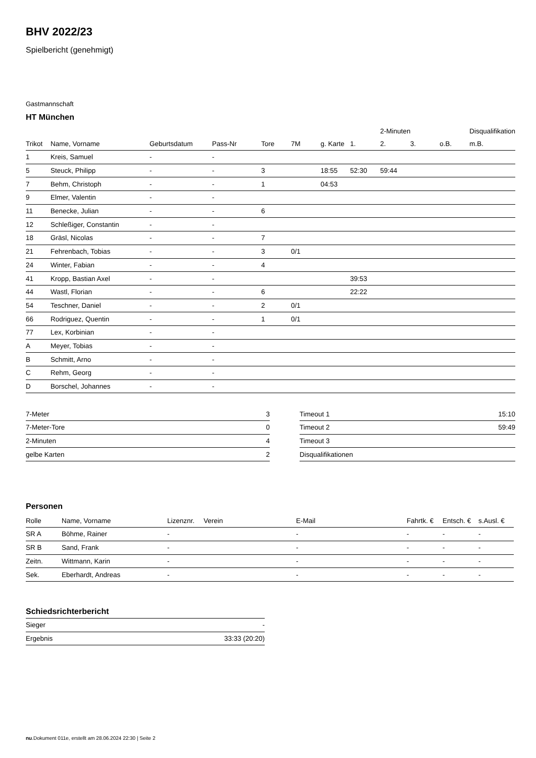BHV 2022/23
Spielbericht (genehmigt)
Gastmannschaft
HT München
| | | | | | | | | 2-Minuten | | | Disqualifikation |
| --- | --- | --- | --- | --- | --- | --- | --- | --- | --- | --- | --- |
| Trikot | Name, Vorname | Geburtsdatum | Pass-Nr | Tore | 7M | g. Karte | 1. | 2. | 3. | o.B. | m.B. |
| 1 | Kreis, Samuel | - | - | | | | | | | | |
| 5 | Steuck, Philipp | - | - | 3 | | 18:55 | 52:30 | 59:44 | | | |
| 7 | Behm, Christoph | - | - | 1 | | 04:53 | | | | | |
| 9 | Elmer, Valentin | - | - | | | | | | | | |
| 11 | Benecke, Julian | - | - | 6 | | | | | | | |
| 12 | Schleßiger, Constantin | - | - | | | | | | | | |
| 18 | Gräsl, Nicolas | - | - | 7 | | | | | | | |
| 21 | Fehrenbach, Tobias | - | - | 3 | 0/1 | | | | | | |
| 24 | Winter, Fabian | - | - | 4 | | | | | | | |
| 41 | Kropp, Bastian Axel | - | - | | | | 39:53 | | | | |
| 44 | Wastl, Florian | - | - | 6 | | | 22:22 | | | | |
| 54 | Teschner, Daniel | - | - | 2 | 0/1 | | | | | | |
| 66 | Rodriguez, Quentin | - | - | 1 | 0/1 | | | | | | |
| 77 | Lex, Korbinian | - | - | | | | | | | | |
| A | Meyer, Tobias | - | - | | | | | | | | |
| B | Schmitt, Arno | - | - | | | | | | | | |
| C | Rehm, Georg | - | - | | | | | | | | |
| D | Borschel, Johannes | - | - | | | | | | | | |
| 7-Meter | 3 |
| 7-Meter-Tore | 0 |
| 2-Minuten | 4 |
| gelbe Karten | 2 |
| Timeout 1 | 15:10 |
| Timeout 2 | 59:49 |
| Timeout 3 | |
| Disqualifikationen | |
Personen
| Rolle | Name, Vorname | Lizenznr. | Verein | E-Mail | Fahrtk. € | Entsch. € | s.Ausl. € |
| --- | --- | --- | --- | --- | --- | --- | --- |
| SR A | Böhme, Rainer | - | | - | - | - | - |
| SR B | Sand, Frank | - | | - | - | - | - |
| Zeitn. | Wittmann, Karin | - | | - | - | - | - |
| Sek. | Eberhardt, Andreas | - | | - | - | - | - |
Schiedsrichterbericht
| Sieger | - |
| Ergebnis | 33:33 (20:20) |
nu.Dokument 011e, erstellt am 28.06.2024 22:30 | Seite 2